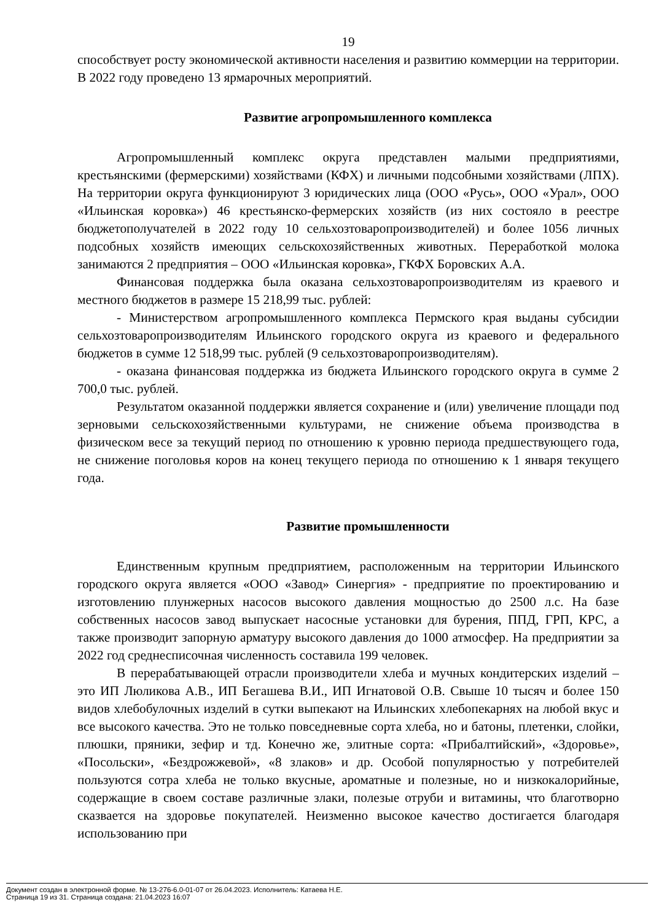19
способствует росту экономической активности населения и развитию коммерции на территории. В 2022 году проведено 13 ярмарочных мероприятий.
Развитие агропромышленного комплекса
Агропромышленный комплекс округа представлен малыми предприятиями, крестьянскими (фермерскими) хозяйствами (КФХ) и личными подсобными хозяйствами (ЛПХ). На территории округа функционируют 3 юридических лица (ООО «Русь», ООО «Урал», ООО «Ильинская коровка») 46 крестьянско-фермерских хозяйств (из них состояло в реестре бюджетополучателей в 2022 году 10 сельхозтоваропроизводителей) и более 1056 личных подсобных хозяйств имеющих сельскохозяйственных животных. Переработкой молока занимаются 2 предприятия – ООО «Ильинская коровка», ГКФХ Боровских А.А.
Финансовая поддержка была оказана сельхозтоваропроизводителям из краевого и местного бюджетов в размере 15 218,99 тыс. рублей:
- Министерством агропромышленного комплекса Пермского края выданы субсидии сельхозтоваропроизводителям Ильинского городского округа из краевого и федерального бюджетов в сумме 12 518,99 тыс. рублей (9 сельхозтоваропроизводителям).
- оказана финансовая поддержка из бюджета Ильинского городского округа в сумме 2 700,0 тыс. рублей.
Результатом оказанной поддержки является сохранение и (или) увеличение площади под зерновыми сельскохозяйственными культурами, не снижение объема производства в физическом весе за текущий период по отношению к уровню периода предшествующего года, не снижение поголовья коров на конец текущего периода по отношению к 1 января текущего года.
Развитие промышленности
Единственным крупным предприятием, расположенным на территории Ильинского городского округа является «ООО «Завод» Синергия» - предприятие по проектированию и изготовлению плунжерных насосов высокого давления мощностью до 2500 л.с. На базе собственных насосов завод выпускает насосные установки для бурения, ППД, ГРП, КРС, а также производит запорную арматуру высокого давления до 1000 атмосфер. На предприятии за 2022 год среднесписочная численность составила 199 человек.
В перерабатывающей отрасли производители хлеба и мучных кондитерских изделий – это ИП Люликова А.В., ИП Бегашева В.И., ИП Игнатовой О.В. Свыше 10 тысяч и более 150 видов хлебобулочных изделий в сутки выпекают на Ильинских хлебопекарнях на любой вкус и все высокого качества. Это не только повседневные сорта хлеба, но и батоны, плетенки, слойки, плюшки, пряники, зефир и тд. Конечно же, элитные сорта: «Прибалтийский», «Здоровье», «Посольски», «Бездрожжевой», «8 злаков» и др. Особой популярностью у потребителей пользуются сотра хлеба не только вкусные, ароматные и полезные, но и низкокалорийные, содержащие в своем составе различные злаки, полезые отруби и витамины, что благотворно сказвается на здоровье покупателей. Неизменно высокое качество достигается благодаря использованию при
Документ создан в электронной форме. № 13-276-6.0-01-07 от 26.04.2023. Исполнитель: Катаева Н.Е.
Страница 19 из 31. Страница создана: 21.04.2023 16:07